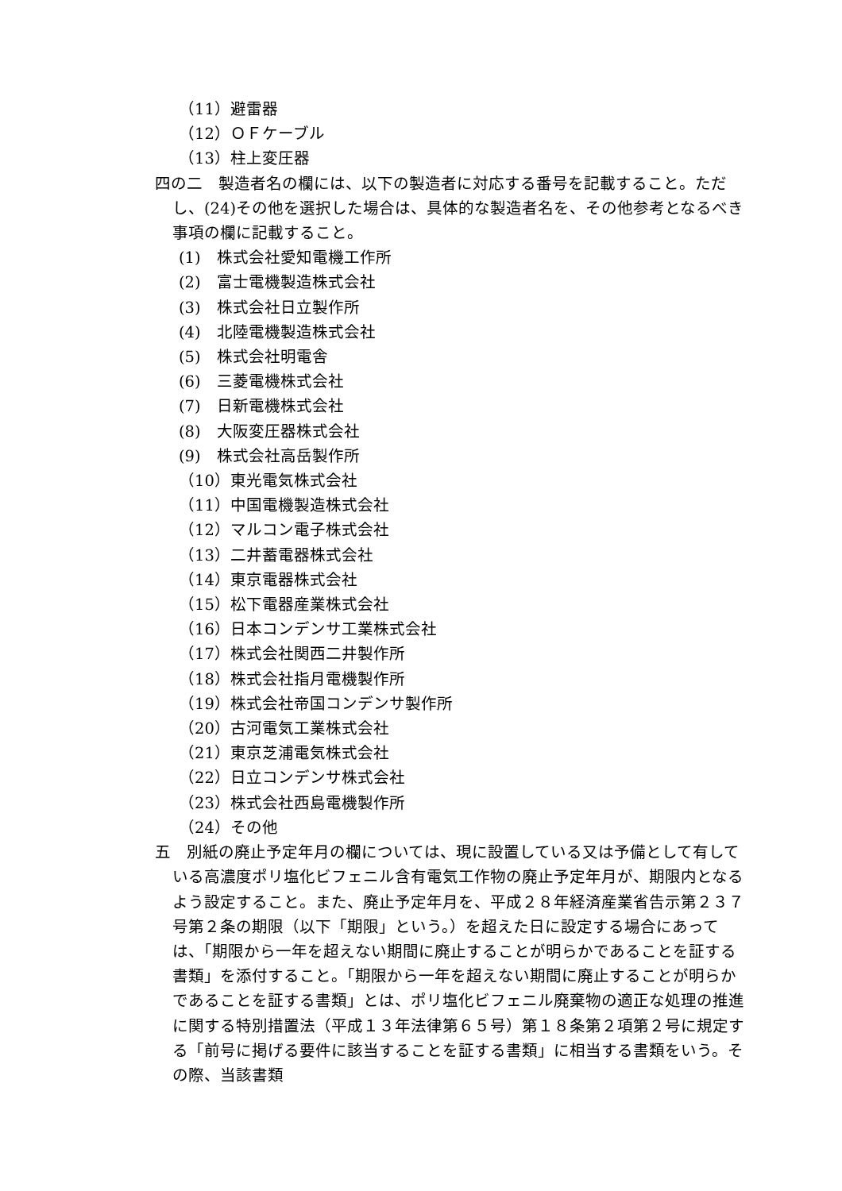（11）避雷器
（12）ＯＦケーブル
（13）柱上変圧器
四の二　製造者名の欄には、以下の製造者に対応する番号を記載すること。ただし、(24)その他を選択した場合は、具体的な製造者名を、その他参考となるべき事項の欄に記載すること。
(1)　株式会社愛知電機工作所
(2)　富士電機製造株式会社
(3)　株式会社日立製作所
(4)　北陸電機製造株式会社
(5)　株式会社明電舎
(6)　三菱電機株式会社
(7)　日新電機株式会社
(8)　大阪変圧器株式会社
(9)　株式会社高岳製作所
（10）東光電気株式会社
（11）中国電機製造株式会社
（12）マルコン電子株式会社
（13）二井蓄電器株式会社
（14）東京電器株式会社
（15）松下電器産業株式会社
（16）日本コンデンサ工業株式会社
（17）株式会社関西二井製作所
（18）株式会社指月電機製作所
（19）株式会社帝国コンデンサ製作所
（20）古河電気工業株式会社
（21）東京芝浦電気株式会社
（22）日立コンデンサ株式会社
（23）株式会社西島電機製作所
（24）その他
五　別紙の廃止予定年月の欄については、現に設置している又は予備として有している高濃度ポリ塩化ビフェニル含有電気工作物の廃止予定年月が、期限内となるよう設定すること。また、廃止予定年月を、平成２８年経済産業省告示第２３７号第２条の期限（以下「期限」という。）を超えた日に設定する場合にあっては、「期限から一年を超えない期間に廃止することが明らかであることを証する書類」を添付すること。「期限から一年を超えない期間に廃止することが明らかであることを証する書類」とは、ポリ塩化ビフェニル廃棄物の適正な処理の推進に関する特別措置法（平成１３年法律第６５号）第１８条第２項第２号に規定する「前号に掲げる要件に該当することを証する書類」に相当する書類をいう。その際、当該書類